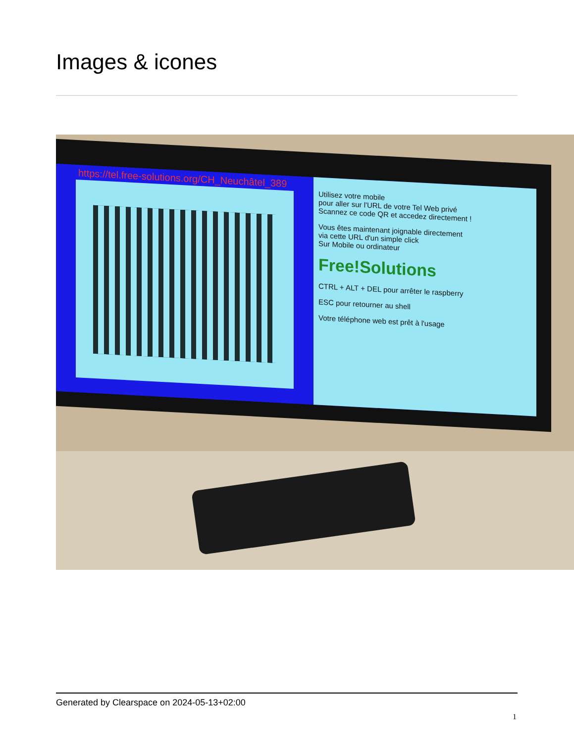Images & icones
https://tel.free-solutions.org/CH_Neuchâtel_389
Utilisez votre mobile
pour aller sur l'URL de votre Tel Web privé
Scannez ce code QR et accedez directement !
Vous êtes maintenant joignable directement
via cette URL d'un simple click
Sur Mobile ou ordinateur
Free!Solutions
CTRL + ALT + DEL pour arrêter le raspberry
ESC pour retourner au shell
Votre téléphone web est prêt à l'usage
Generated by Clearspace on 2024-05-13+02:00
1